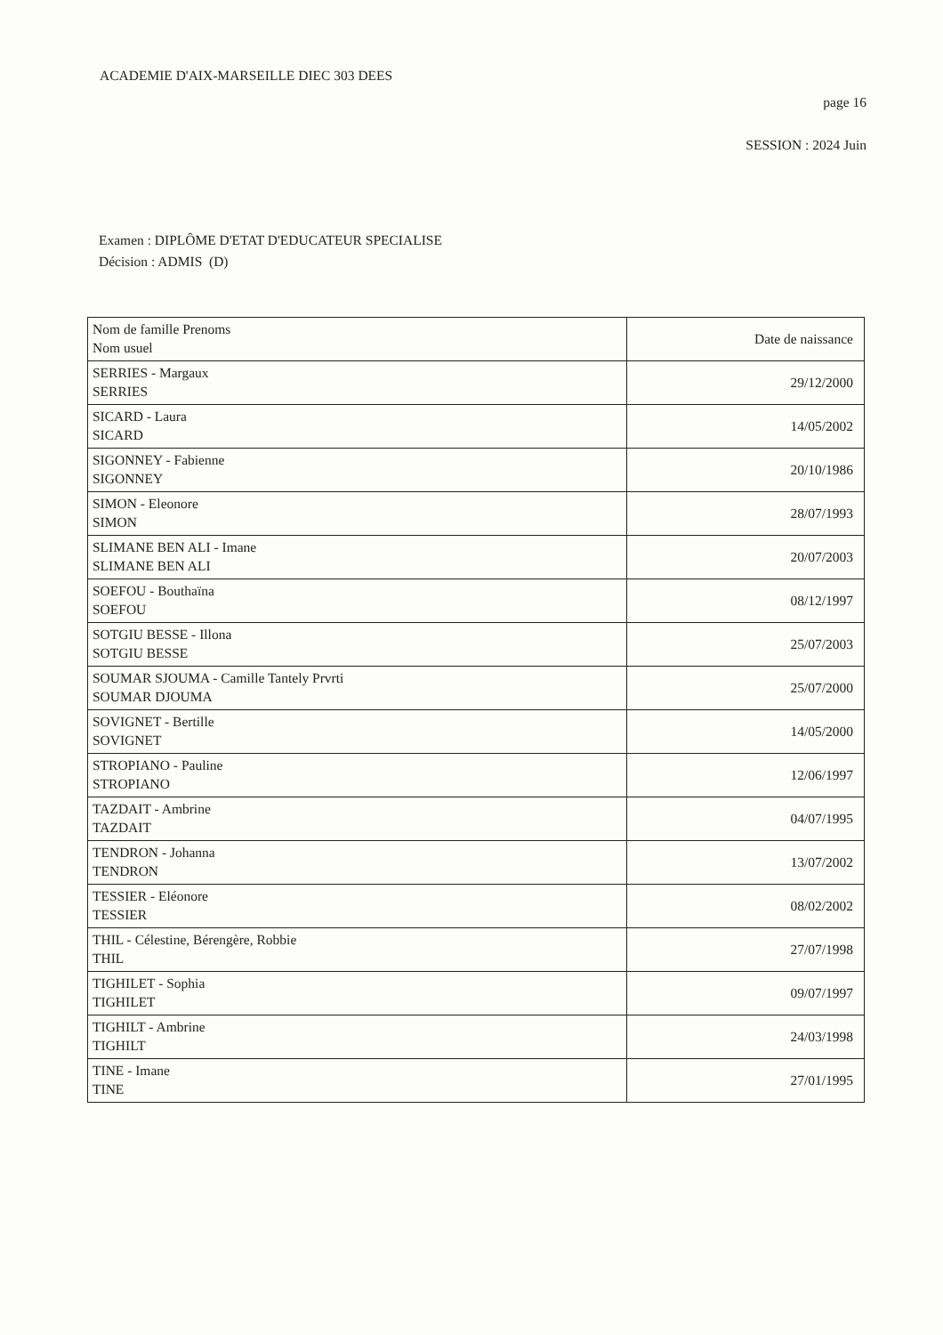ACADEMIE D'AIX-MARSEILLE DIEC 303 DEES
page 16
SESSION : 2024 Juin
Examen : DIPLÔME D'ETAT D'EDUCATEUR SPECIALISE
Décision : ADMIS (D)
| Nom de famille Prenoms Nom usuel | Date de naissance |
| --- | --- |
| SERRIES - Margaux SERRIES | 29/12/2000 |
| SICARD - Laura SICARD | 14/05/2002 |
| SIGONNEY - Fabienne SIGONNEY | 20/10/1986 |
| SIMON - Eleonore SIMON | 28/07/1993 |
| SLIMANE BEN ALI - Imane SLIMANE BEN ALI | 20/07/2003 |
| SOEFOU - Bouthaïna SOEFOU | 08/12/1997 |
| SOTGIU BESSE - Illona SOTGIU BESSE | 25/07/2003 |
| SOUMAR SJOUMA - Camille Tantely Prvrti SOUMAR DJOUMA | 25/07/2000 |
| SOVIGNET - Bertille SOVIGNET | 14/05/2000 |
| STROPIANO - Pauline STROPIANO | 12/06/1997 |
| TAZDAIT - Ambrine TAZDAIT | 04/07/1995 |
| TENDRON - Johanna TENDRON | 13/07/2002 |
| TESSIER - Eléonore TESSIER | 08/02/2002 |
| THIL - Célestine, Bérengère, Robbie THIL | 27/07/1998 |
| TIGHILET - Sophia TIGHILET | 09/07/1997 |
| TIGHILT - Ambrine TIGHILT | 24/03/1998 |
| TINE - Imane TINE | 27/01/1995 |